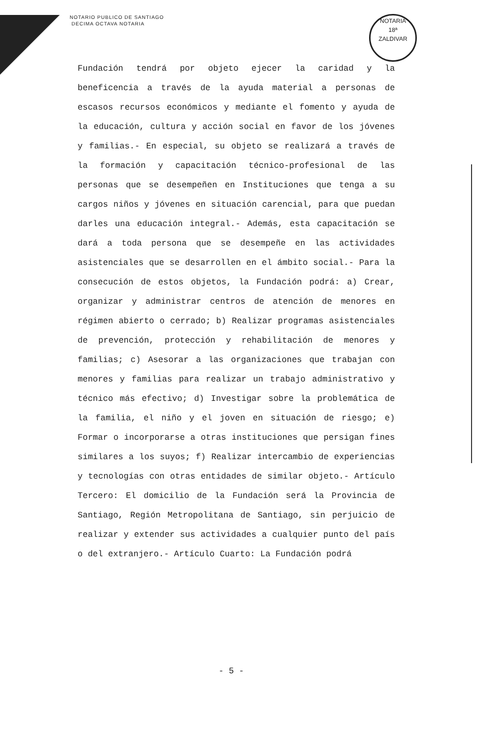NOTARIO PUBLICO DE SANTIAGO
DECIMA OCTAVA NOTARIA
NOTARIA
18ª
ZALDIVAR
Fundación tendrá por objeto ejecer la caridad y la beneficencia a través de la ayuda material a personas de escasos recursos económicos y mediante el fomento y ayuda de la educación, cultura y acción social en favor de los jóvenes y familias.- En especial, su objeto se realizará a través de la formación y capacitación técnico-profesional de las personas que se desempeñen en Instituciones que tenga a su cargos niños y jóvenes en situación carencial, para que puedan darles una educación integral.- Además, esta capacitación se dará a toda persona que se desempeñe en las actividades asistenciales que se desarrollen en el ámbito social.- Para la consecución de estos objetos, la Fundación podrá: a) Crear, organizar y administrar centros de atención de menores en régimen abierto o cerrado; b) Realizar programas asistenciales de prevención, protección y rehabilitación de menores y familias; c) Asesorar a las organizaciones que trabajan con menores y familias para realizar un trabajo administrativo y técnico más efectivo; d) Investigar sobre la problemática de la familia, el niño y el joven en situación de riesgo; e) Formar o incorporarse a otras instituciones que persigan fines similares a los suyos; f) Realizar intercambio de experiencias y tecnologías con otras entidades de similar objeto.- Artículo Tercero: El domicilio de la Fundación será la Provincia de Santiago, Región Metropolitana de Santiago, sin perjuicio de realizar y extender sus actividades a cualquier punto del país o del extranjero.- Artículo Cuarto: La Fundación podrá
- 5 -